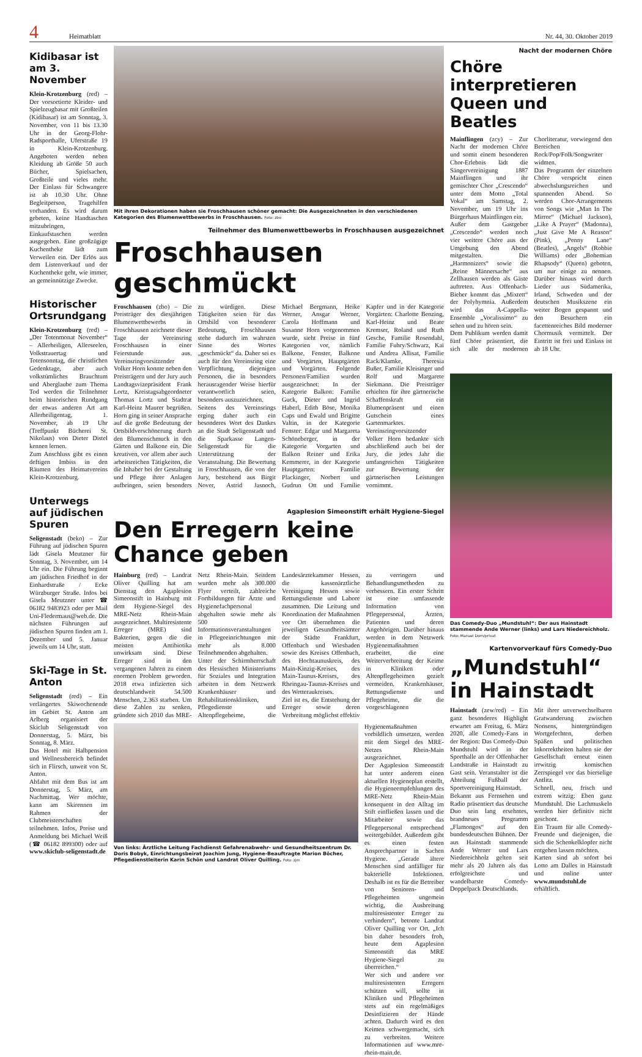4 Heimatblatt Nr. 44, 30. Oktober 2019
Kidibasar ist am 3. November
Klein-Krotzenburg (red) – Der vorsortierte Kleider- und Spielzeugbasar mit Großteilen (Kidibasar) ist am Sonntag, 3. November, von 11 bis 13.30 Uhr in der Georg-Flohr-Radsporthalle, Uferstraße 19 in Klein-Krotzenburg. Angeboten werden neben Kleidung ab Größe 50 auch Bücher, Spielsachen, Großteile und vieles mehr. Der Einlass für Schwangere ist ab 10.30 Uhr. Ohne Begleitperson, Tragehilfen vorhanden. Es wird darum gebeten, keine Handtaschen mitzubringen, Einkaufstaschen werden ausgegeben. Eine großzügige Kuchentheke lädt zum Verweilen ein. Der Erlös aus dem Listenverkauf und der Kuchentheke geht, wie immer, an gemeinnützige Zwecke.
Historischer Ortsrundgang
Klein-Krotzenburg (red) – „Der Totenmonat November“ – Allerheiligen, Allerseelen, Volkstrauertag und Totensonntag, die christlichen Gedenktage, aber auch volkstümliches Brauchtum und Aberglaube zum Thema Tod werden die Teilnehmer beim historischen Rundgang der etwas anderen Art am Allerheiligentag, 1. November, ab 19 Uhr (Treffpunkt Bücherei St. Nikolaus) von Dieter Distel kennen lernen.
Zum Anschluss gibt es einen deftigen Imbiss in den Räumen des Heimatvereins Klein-Krotzenburg.
Unterwegs auf jüdischen Spuren
Seligenstadt (beko) – Zur Führung auf jüdischen Spuren lädt Gisela Meutzner für Sonntag, 3. November, um 14 Uhr ein. Die Führung beginnt am jüdischen Friedhof in der Einhardstraße / Ecke Würzburger Straße. Infos bei Gisela Meutzner unter ☎ 06182 9483923 oder per Mail Uni-Fledermaus@web.de. Die nächsten Führungen auf jüdischen Spuren finden am 1. Dezember und 5. Januar jeweils um 14 Uhr, statt.
Ski-Tage in St. Anton
Seligenstadt (red) – Ein verlängertes Skiwochenende im Gebiet St. Anton am Arlberg organisiert der Skiclub Seligenstadt von Donnerstag, 5. März, bis Sonntag, 8. März.
Das Hotel mit Halbpension und Wellnessbereich befindet sich in Flirsch, unweit von St. Anton.
Abfahrt mit dem Bus ist am Donnerstag, 5. März, am Nachmittag. Wer möchte, kann am Skirennen im Rahmen der Clubmeisterschaften teilnehmen. Infos, Preise und Anmeldung bei Michael Weiß (☎ 06182 899300) oder auf www.skiclub-seligenstadt.de
Mit ihren Dekorationen haben sie Froschhausen schöner gemacht: Die Ausgezeichneten in den verschiedenen Kategorien des Blumenwettbewerbs in Froschhausen. Foto: zbo
Teilnehmer des Blumenwettbewerbs in Froschhausen ausgezeichnet
Froschhausen geschmückt
Froschhausen (zbo) – Die Preisträger des diesjährigen Blumenwettbewerbs in Froschhausen zeichnete dieser Tage der Vereinsring Froschhausen in einer Feierstunde aus. Vereinsringvorsitzender Volker Horn konnte neben den Preisträgern und der Jury auch Landtagsvizepräsident Frank Lortz, Kreistagsabgeordneter Thomas Lortz und Stadtrat Karl-Heinz Maurer begrüßen. Horn ging in seiner Ansprache auf die große Bedeutung der Ortsbildverschönerung durch den Blumenschmuck in den Gärten und Balkone ein. Die kreativen, vor allem aber auch arbeitsreichen Tätigkeiten, die die Inhaber bei der Gestaltung und Pflege ihrer Anlagen aufbringen, seien besonders zu würdigen. Diese Tätigkeiten seien für das Ortsbild von besonderer Bedeutung, Froschhausen stehe dadurch im wahrsten Sinne des Wortes „geschmückt“ da. Daher sei es auch für den Vereinsring eine Verpflichtung, diejenigen Personen, die in besonders herausragender Weise hierfür verantwortlich seien, besonders auszuzeichnen.
Seitens des Vereinsrings erging daher auch ein besonderes Wort des Dankes an die Stadt Seligenstadt und die Sparkasse Langen-Seligenstadt für die Unterstützung der Veranstaltung. Die Bewertung in Froschhausen, die von der Jury, bestehend aus Birgit Nover, Astrid Jasnoch, Michael Bergmann, Heike Werner, Ansgar Werner, Carola Hoffmann und Susanne Horn vorgenommen wurde, sieht Preise in fünf Kategorien vor, nämlich Balkone, Fenster, Balkone und Vorgärten, Hauptgärten und Vorgärten. Folgende Personen/Familien wurden ausgezeichnet: In der Kategorie Balkon: Familie Guck, Dieter und Ingrid Haberl, Edith Böse, Monika Caps und Ewald und Brigitte Valtin, in der Kategorie Fenster: Edgar und Margareta Schöneberger, in der Kategorie Vorgarten und Balkon Reiner und Erika Kemmerer, in der Kategorie Hauptgarten: Familie Plackinger, Norbert und Gudrun Ott und Familie Kapfer und in der Kategorie Vorgärten: Charlotte Benzing, Karl-Heinz und Beate Kremser, Roland und Ruth Gesche, Familie Rosendahl, Familie Fuhry/Schwarz, Kai und Andrea Allisat, Familie Rack/Klamke, Theresia Bußer, Familie Kleisinger und Rolf und Margarete Siekmann. Die Preisträger erhielten für ihre gärtnerische Schaffenskraft ein Blumenpräsent und einen Gutschein eines Gartenmarktes. Vereinsringvorsitzender Volker Horn bedankte sich abschließend auch bei der Jury, die jedes Jahr die umfangreichen Tätigkeiten zur Bewertung der gärtnerischen Leistungen vornimmt.
Agaplesion Simeonstift erhält Hygiene-Siegel
Den Erregern keine Chance geben
Hainburg (red) – Landrat Oliver Quilling hat am Dienstag den Agaplesion Simeonstift in Hainburg mit dem Hygiene-Siegel des MRE-Netz Rhein-Main ausgezeichnet. Multiresistente Erreger (MRE) sind Bakterien, gegen die die meisten Antibiotika unwirksam sind. Diese Erreger sind in den vergangenen Jahren zu einem enormen Problem geworden. 2018 etwa infizierten sich deutschlandweit 54.500 Menschen, 2.363 starben. Um diese Zahlen zu senken, gründete sich 2010 das MRE-Netz Rhein-Main. Seitdem wurden mehr als 300.000 Flyer verteilt, zahlreiche Fortbildungen für Ärzte und Hygienefachpersonal abgehalten sowie mehr als 500 Informationsveranstaltungen in Pflegeeinrichtungen mit mehr als 8.000 Teilnehmenden abgehalten.
Unter der Schirmherrschaft des Hessischen Ministeriums für Soziales und Integration arbeiten in dem Netzwerk Krankenhäuser und Rehabilitationskliniken, Pflegedienste und Altenpflegeheime, die Landesärztekammer Hessen, die kassenärztliche Vereinigung Hessen sowie Rettungsdienste und Labore zusammen. Die Leitung und Koordination der Maßnahmen vor Ort übernehmen die jeweiligen Gesundheitsämter der Städte Frankfurt, Offenbach und Wiesbaden sowie des Kreises Offenbach, des Hochtaunuskreis, des Main-Kinzig-Kreises, des Main-Taunus-Kreises, des Rheingau-Taunus-Kreises und des Wetteraukreises.
Ziel ist es, die Entstehung der Erreger sowie deren Verbreitung möglichst effektiv zu verringern und Behandlungsmethoden zu verbessern. Ein erster Schritt ist eine umfassende Information von Pflegepersonal, Ärzten, Patienten und deren Angehörigen. Darüber hinaus werden in dem Netzwerk Hygienemaßnahmen erarbeitet, die eine Weiterverbreitung der Keime in Kliniken oder Altenpflegeheimen gezielt vermeiden. Krankenhäuser, Rettungsdienste und Pflegeheime, die die vorgeschlagenen
Von links: Ärztliche Leitung Fachdienst Gefahrenabwehr- und Gesundheitszentrum Dr. Doris Bobyk, Einrichtungsbeirat Joachim Jung, Hygiene-Beauftragte Marion Böcher, Pflegedienstleiterin Karin Schön und Landrat Oliver Quilling. Foto: zjm
Hygienemaßnahmen vorbildlich umsetzen, werden mit dem Siegel des MRE-Netzes Rhein-Main ausgezeichnet.
Der Agaplesion Simeonstift hat unter anderem einen aktuellen Hygieneplan erstellt, die Hygieneempfehlungen des MRE-Netz Rhein-Main konsequent in den Alltag im Stift einfließen lassen und die Mitarbeiter sowie das Pflegepersonal entsprechend weitergebildet. Außerdem gibt es einen festen Ansprechpartner in Sachen Hygiene. „Gerade ältere Menschen sind anfälliger für bakterielle Infektionen. Deshalb ist es für die Betreiber von Senioren- und Pflegeheimen ungemein wichtig, die Ausbreitung multiresistenter Erreger zu verhindern“, betonte Landrat Oliver Quilling vor Ort. „Ich bin daher besonders froh, heute dem Agaplesion Simeonstift das MRE Hygiene-Siegel zu überreichen.“
Wer sich und andere vor multiresistenten Erregern schützen will, sollte in Kliniken und Pflegeheimen stets auf ein regelmäßiges Desinfizieren der Hände achten. Dadurch wird es den Keimen schwergemacht, sich zu verbreiten. Weitere Informationen auf www.mre-rhein-main.de.
Nacht der modernen Chöre
Chöre interpretieren Queen und Beatles
Mainflingen (zcy) – Zur Nacht der modernen Chöre und somit einem besonderen Chor-Erlebnis lädt die Sängervereinigung 1887 Mainflingen und ihr gemischter Chor „Crescendo“ unter dem Motto „Total Vokal“ am Samstag, 2. November, um 19 Uhr ins Bürgerhaus Mainflingen ein.
Außer dem Gastgeber „Crescendo“ werden noch vier weitere Chöre aus der Umgebung den Abend mitgestalten. Die „Harmonizers“ sowie die „Reine Männersache“ aus Zellhausen werden als Gäste auftreten. Aus Offenbach-Bieber kommt das „Mixtett“ der Polyhymnia. Außerdem wird das A-Cappella-Ensemble „Vocalissimo“ zu sehen und zu hören sein.
Dem Publikum werden damit fünf Chöre präsentiert, die sich alle der modernen Chorliteratur, vorwiegend den Bereichen Rock/Pop/Folk/Songwriter widmen.
Das Programm der einzelnen Chöre verspricht einen abwechslungsreichen und spannenden Abend. So werden Chor-Arrangements von Songs wie „Man In The Mirror“ (Michael Jackson), „Like A Prayer“ (Madonna), „Just Give Me A Reason“ (Pink), „Penny Lane“ (Beatles), „Angels“ (Robbie Williams) oder „Bohemian Rhapsody“ (Queen) geboten, um nur einige zu nennen. Darüber hinaus wird durch Lieder aus Südamerika, Irland, Schweden und der deutschen Musikszene ein weiter Bogen gespannt und den Besuchern ein facettenreiches Bild moderner Chormusik vermittelt. Der Eintritt ist frei und Einlass ist ab 18 Uhr.
Das Comedy-Duo „Mundstuhl“: Der aus Hainstadt stammende Ande Werner (links) und Lars Niedereichholz. Foto: Manuel Dorn/privat
Kartenvorverkauf fürs Comedy-Duo
„Mundstuhl“ in Hainstadt
Hainstadt (zew/red) – Ein ganz besonderes Highlight erwartet am Freitag, 6. März 2020, alle Comedy-Fans in der Region: Das Comedy-Duo Mundstuhl wird in der Sporthalle an der Offenbacher Landstraße in Hainstadt zu Gast sein. Veranstalter ist die Abteilung Fußball der Sportvereinigung Hainstadt.
Bekannt aus Fernsehen und Radio präsentiert das deutsche Duo sein lang ersehntes, brandneues Programm „Flamongos“ auf den bundesdeutschen Bühnen. Der aus Hainstadt stammende Ande Werner und Lars Niedereichholz gelten seit mehr als 20 Jahren als das erfolgreichste und wandelbarste Comedy-Doppelpack Deutschlands.
Mit ihrer unverwechselbaren Gratwanderung zwischen Nonsens, hintergründigen Wortgefechten, derben Späßen und politischen Inkorrektheiten halten sie der Gesellschaft erneut einen irrwitzig komischen Zerrspiegel vor das bierselige Antlitz.
Schnell, neu, frisch und extrem witzig: Eben ganz Mundstuhl. Die Lachmuskeln werden hier definitiv nicht geschont.
Ein Traum für alle Comedy-Freunde und diejenigen, die sich die Schenkelklopfer nicht entgehen lassen möchten.
Karten sind ab sofort bei Lotto am Dalles in Hainstadt und online unter www.mundstuhl.de erhältlich.